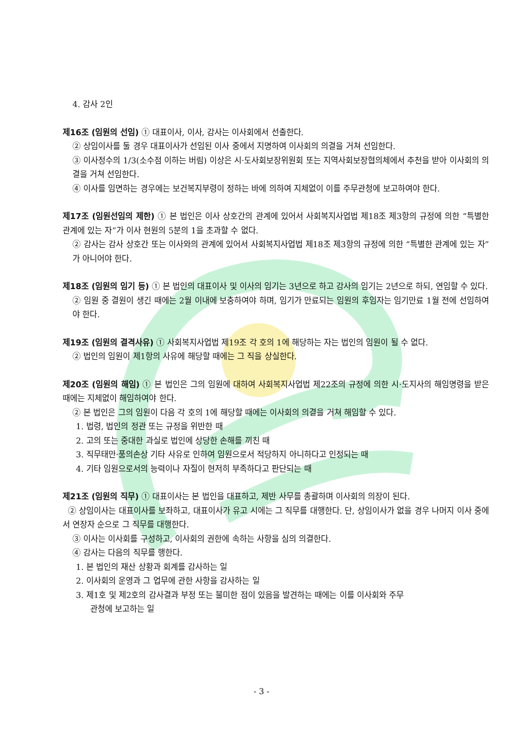4. 감사 2인
제16조 (임원의 선임) ① 대표이사, 이사, 감사는 이사회에서 선출한다.
② 상임이사를 둘 경우 대표이사가 선임된 이사 중에서 지명하여 이사회의 의결을 거쳐 선임한다.
③ 이사정수의 1/3(소수점 이하는 버림) 이상은 시·도사회보장위원회 또는 지역사회보장협의체에서 추천을 받아 이사회의 의결을 거쳐 선임한다.
④ 이사를 임면하는 경우에는 보건복지부령이 정하는 바에 의하여 지체없이 이를 주무관청에 보고하여야 한다.
제17조 (임원선임의 제한) ① 본 법인은 이사 상호간의 관계에 있어서 사회복지사업법 제18조 제3항의 규정에 의한 “특별한 관계에 있는 자”가 이사 현원의 5분의 1을 초과할 수 없다.
② 감사는 감사 상호간 또는 이사와의 관계에 있어서 사회복지사업법 제18조 제3항의 규정에 의한 “특별한 관계에 있는 자”가 아니어야 한다.
제18조 (임원의 임기 등) ① 본 법인의 대표이사 및 이사의 임기는 3년으로 하고 감사의 임기는 2년으로 하되, 연임할 수 있다.
② 임원 중 결원이 생긴 때에는 2월 이내에 보충하여야 하며, 임기가 만료되는 임원의 후임자는 임기만료 1월 전에 선임하여야 한다.
제19조 (임원의 결격사유) ① 사회복지사업법 제19조 각 호의 1에 해당하는 자는 법인의 임원이 될 수 없다.
② 법인의 임원이 제1항의 사유에 해당할 때에는 그 직을 상실한다.
제20조 (임원의 해임) ① 본 법인은 그의 임원에 대하여 사회복지사업법 제22조의 규정에 의한 시·도지사의 해임명령을 받은 때에는 지체없이 해임하여야 한다.
② 본 법인은 그의 임원이 다음 각 호의 1에 해당할 때에는 이사회의 의결을 거쳐 해임할 수 있다.
1. 법령, 법인의 정관 또는 규정을 위반한 때
2. 고의 또는 중대한 과실로 법인에 상당한 손해를 끼친 때
3. 직무태만·품의손상 기타 사유로 인하여 임원으로서 적당하지 아니하다고 인정되는 때
4. 기타 임원으로서의 능력이나 자질이 현저히 부족하다고 판단되는 때
제21조 (임원의 직무) ① 대표이사는 본 법인을 대표하고, 제반 사무를 총괄하며 이사회의 의장이 된다.
② 상임이사는 대표이사를 보좌하고, 대표이사가 유고 시에는 그 직무를 대행한다. 단, 상임이사가 없을 경우 나머지 이사 중에서 연장자 순으로 그 직무를 대행한다.
③ 이사는 이사회를 구성하고, 이사회의 권한에 속하는 사항을 심의 의결한다.
④ 감사는 다음의 직무를 행한다.
1. 본 법인의 재산 상황과 회계를 감사하는 일
2. 이사회의 운영과 그 업무에 관한 사항을 감사하는 일
3. 제1호 및 제2호의 감사결과 부정 또는 불미한 점이 있음을 발견하는 때에는 이를 이사회와 주무
관청에 보고하는 일
- 3 -